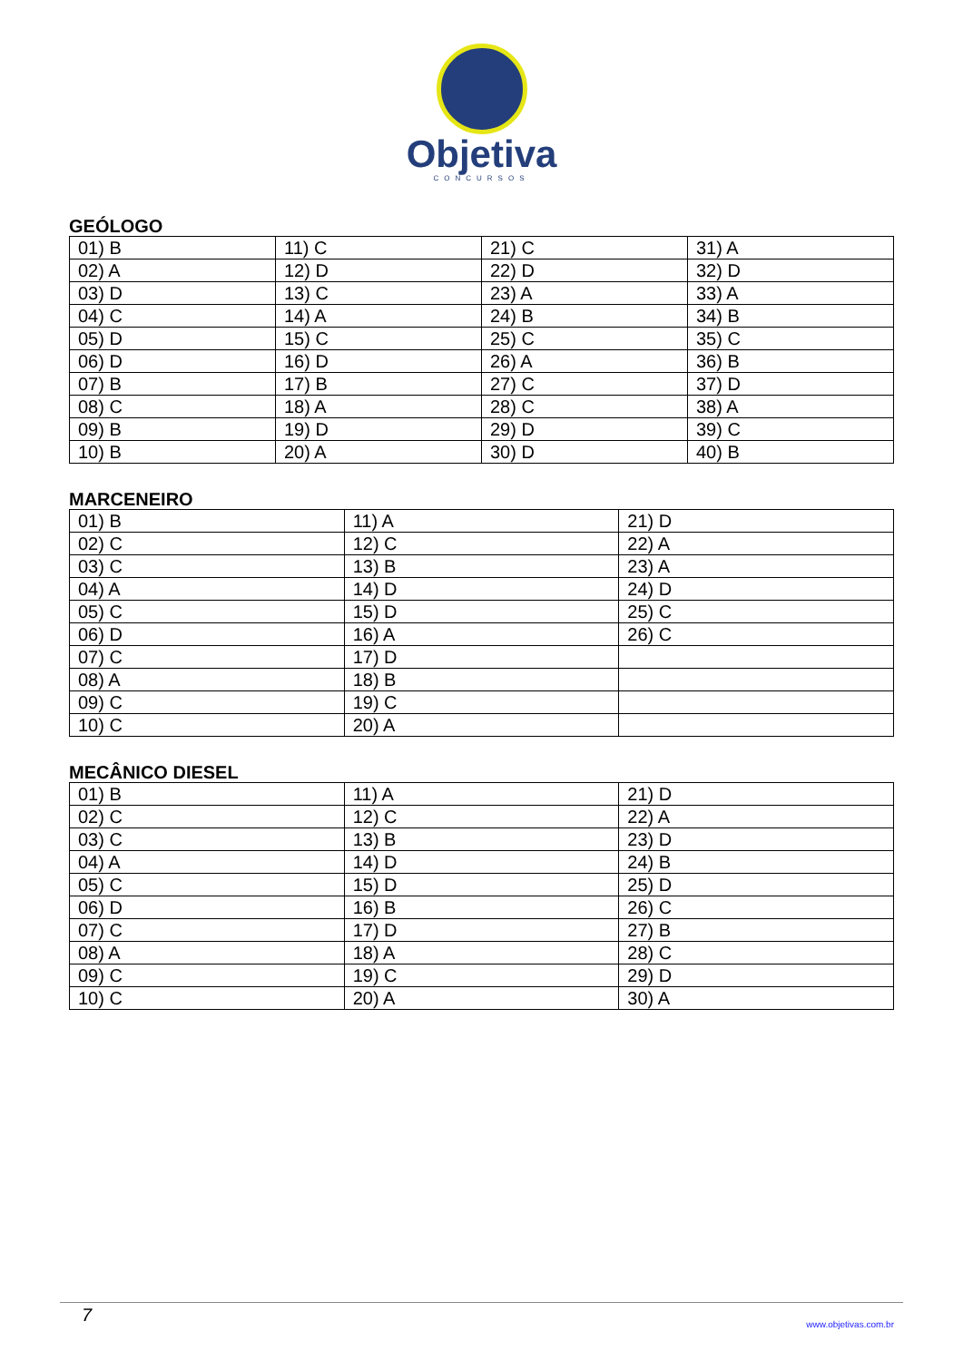Objetiva
CONCURSOS
GEÓLOGO
| 01) B | 11) C | 21) C | 31) A |
| 02) A | 12) D | 22) D | 32) D |
| 03) D | 13) C | 23) A | 33) A |
| 04) C | 14) A | 24) B | 34) B |
| 05) D | 15) C | 25) C | 35) C |
| 06) D | 16) D | 26) A | 36) B |
| 07) B | 17) B | 27) C | 37) D |
| 08) C | 18) A | 28) C | 38) A |
| 09) B | 19) D | 29) D | 39) C |
| 10) B | 20) A | 30) D | 40) B |
MARCENEIRO
| 01) B | 11) A | 21) D |
| 02) C | 12) C | 22) A |
| 03) C | 13) B | 23) A |
| 04) A | 14) D | 24) D |
| 05) C | 15) D | 25) C |
| 06) D | 16) A | 26) C |
| 07) C | 17) D | |
| 08) A | 18) B | |
| 09) C | 19) C | |
| 10) C | 20) A | |
MECÂNICO DIESEL
| 01) B | 11) A | 21) D |
| 02) C | 12) C | 22) A |
| 03) C | 13) B | 23) D |
| 04) A | 14) D | 24) B |
| 05) C | 15) D | 25) D |
| 06) D | 16) B | 26) C |
| 07) C | 17) D | 27) B |
| 08) A | 18) A | 28) C |
| 09) C | 19) C | 29) D |
| 10) C | 20) A | 30) A |
7 www.objetivas.com.br